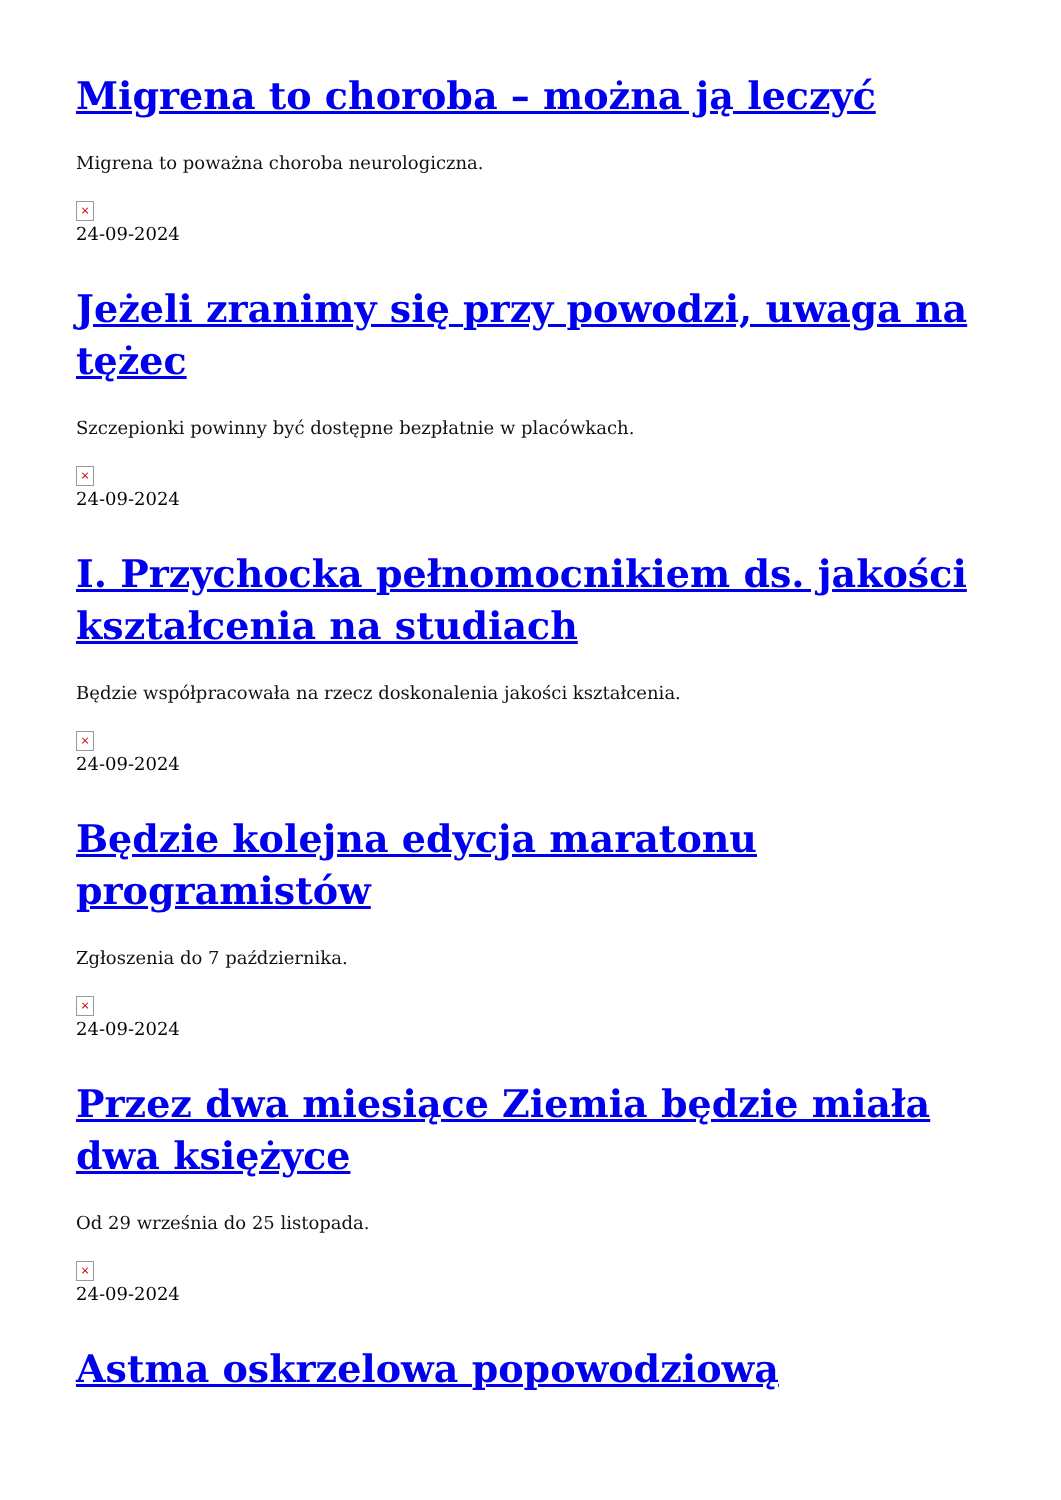Migrena to choroba – można ją leczyć
Migrena to poważna choroba neurologiczna.
×
24-09-2024
Jeżeli zranimy się przy powodzi, uwaga na tężec
Szczepionki powinny być dostępne bezpłatnie w placówkach.
×
24-09-2024
I. Przychocka pełnomocnikiem ds. jakości kształcenia na studiach
Będzie współpracowała na rzecz doskonalenia jakości kształcenia.
×
24-09-2024
Będzie kolejna edycja maratonu programistów
Zgłoszenia do 7 października.
×
24-09-2024
Przez dwa miesiące Ziemia będzie miała dwa księżyce
Od 29 września do 25 listopada.
×
24-09-2024
Astma oskrzelowa popowodziową